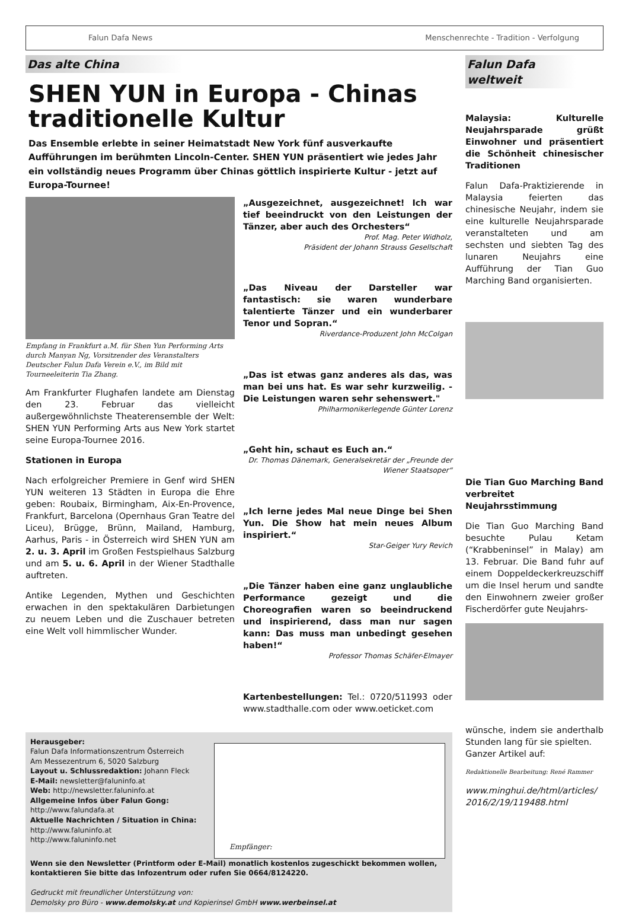Falun Dafa News Menschenrechte - Tradition - Verfolgung
Das alte China
SHEN YUN in Europa - Chinas traditionelle Kultur
Das Ensemble erlebte in seiner Heimatstadt New York fünf ausverkaufte Aufführungen im berühmten Lincoln-Center. SHEN YUN präsentiert wie jedes Jahr ein vollständig neues Programm über Chinas göttlich inspirierte Kultur - jetzt auf Europa-Tournee!
Empfang in Frankfurt a.M. für Shen Yun Performing Arts durch Manyan Ng, Vorsitzender des Veranstalters Deutscher Falun Dafa Verein e.V., im Bild mit Tourneeleiterin Tia Zhang.
Am Frankfurter Flughafen landete am Dienstag den 23. Februar das vielleicht außergewöhnlichste Theaterensemble der Welt: SHEN YUN Performing Arts aus New York startet seine Europa-Tournee 2016.
Stationen in Europa
Nach erfolgreicher Premiere in Genf wird SHEN YUN weiteren 13 Städten in Europa die Ehre geben: Roubaix, Birmingham, Aix-En-Provence, Frankfurt, Barcelona (Opernhaus Gran Teatre del Liceu), Brügge, Brünn, Mailand, Hamburg, Aarhus, Paris - in Österreich wird SHEN YUN am 2. u. 3. April im Großen Festspielhaus Salzburg und am 5. u. 6. April in der Wiener Stadthalle auftreten.
Antike Legenden, Mythen und Geschichten erwachen in den spektakulären Darbietungen zu neuem Leben und die Zuschauer betreten eine Welt voll himmlischer Wunder.
„Ausgezeichnet, ausgezeichnet! Ich war tief beeindruckt von den Leistungen der Tänzer, aber auch des Orchesters“
Prof. Mag. Peter Widholz,
Präsident der Johann Strauss Gesellschaft
„Das Niveau der Darsteller war fantastisch: sie waren wunderbare talentierte Tänzer und ein wunderbarer Tenor und Sopran.“
Riverdance-Produzent John McColgan
„Das ist etwas ganz anderes als das, was man bei uns hat. Es war sehr kurzweilig. - Die Leistungen waren sehr sehenswert."
Philharmonikerlegende Günter Lorenz
„Geht hin, schaut es Euch an.“
Dr. Thomas Dänemark, Generalsekretär der „Freunde der Wiener Staatsoper“
„Ich lerne jedes Mal neue Dinge bei Shen Yun. Die Show hat mein neues Album inspiriert.“
Star-Geiger Yury Revich
„Die Tänzer haben eine ganz unglaubliche Performance gezeigt und die Choreografien waren so beeindruckend und inspirierend, dass man nur sagen kann: Das muss man unbedingt gesehen haben!“
Professor Thomas Schäfer-Elmayer
Kartenbestellungen: Tel.: 0720/511993 oder www.stadthalle.com oder www.oeticket.com
Herausgeber:
Falun Dafa Informationszentrum Österreich
Am Messezentrum 6, 5020 Salzburg
Layout u. Schlussredaktion: Johann Fleck
E-Mail: newsletter@faluninfo.at
Web: http://newsletter.faluninfo.at
Allgemeine Infos über Falun Gong:
http://www.falundafa.at
Aktuelle Nachrichten / Situation in China:
http://www.faluninfo.at
http://www.faluninfo.net
Empfänger:
Wenn sie den Newsletter (Printform oder E-Mail) monatlich kostenlos zugeschickt bekommen wollen, kontaktieren Sie bitte das Infozentrum oder rufen Sie 0664/8124220.
Gedruckt mit freundlicher Unterstützung von:
Demolsky pro Büro - www.demolsky.at und Kopierinsel GmbH www.werbeinsel.at
Falun Dafa weltweit
Malaysia: Kulturelle Neujahrsparade grüßt Einwohner und präsentiert die Schönheit chinesischer Traditionen
Falun Dafa-Praktizierende in Malaysia feierten das chinesische Neujahr, indem sie eine kulturelle Neujahrsparade veranstalteten und am sechsten und siebten Tag des lunaren Neujahrs eine Aufführung der Tian Guo Marching Band organisierten.
Die Tian Guo Marching Band verbreitet Neujahrsstimmung
Die Tian Guo Marching Band besuchte Pulau Ketam (“Krabbeninsel” in Malay) am 13. Februar. Die Band fuhr auf einem Doppeldeckerkreuzschiff um die Insel herum und sandte den Einwohnern zweier großer Fischerdörfer gute Neujahrs-
wünsche, indem sie anderthalb Stunden lang für sie spielten.
Ganzer Artikel auf:
Redaktionelle Bearbeitung: René Rammer
www.minghui.de/html/articles/ 2016/2/19/119488.html